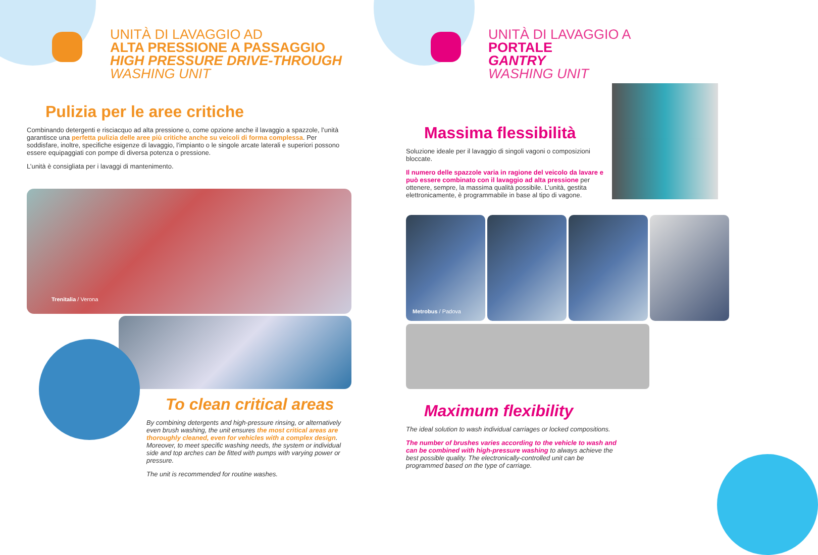UNITÀ DI LAVAGGIO AD
ALTA PRESSIONE A PASSAGGIO
HIGH PRESSURE DRIVE-THROUGH
WASHING UNIT
Pulizia per le aree critiche
Combinando detergenti e risciacquo ad alta pressione o, come opzione anche il lavaggio a spazzole, l’unità garantisce una perfetta pulizia delle aree più critiche anche su veicoli di forma complessa. Per soddisfare, inoltre, specifiche esigenze di lavaggio, l’impianto o le singole arcate laterali e superiori possono essere equipaggiati con pompe di diversa potenza o pressione.
L’unità è consigliata per i lavaggi di mantenimento.
Trenitalia / Verona
To clean critical areas
By combining detergents and high-pressure rinsing, or alternatively even brush washing, the unit ensures the most critical areas are thoroughly cleaned, even for vehicles with a complex design. Moreover, to meet specific washing needs, the system or individual side and top arches can be fitted with pumps with varying power or pressure.
The unit is recommended for routine washes.
UNITÀ DI LAVAGGIO A
PORTALE
GANTRY
WASHING UNIT
Massima flessibilità
Soluzione ideale per il lavaggio di singoli vagoni o composizioni bloccate.
Il numero delle spazzole varia in ragione del veicolo da lavare e può essere combinato con il lavaggio ad alta pressione per ottenere, sempre, la massima qualità possibile. L’unità, gestita elettronicamente, è programmabile in base al tipo di vagone.
Metrobus / Padova
Maximum flexibility
The ideal solution to wash individual carriages or locked compositions.
The number of brushes varies according to the vehicle to wash and can be combined with high-pressure washing to always achieve the best possible quality. The electronically-controlled unit can be programmed based on the type of carriage.